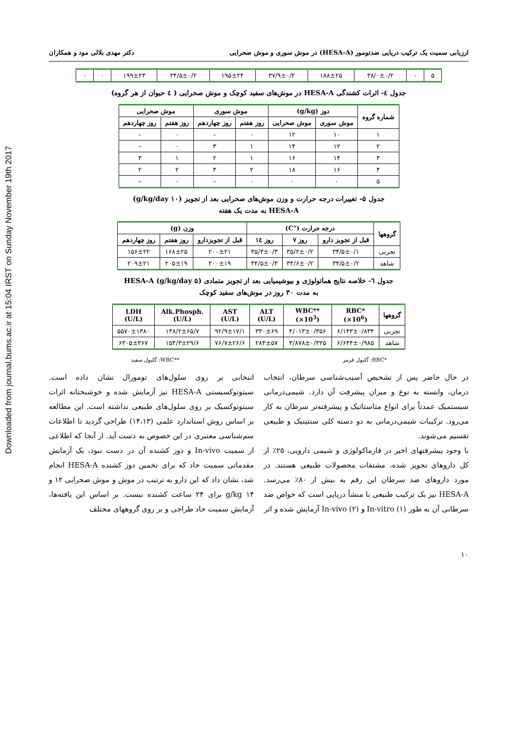Downloaded from journal.bums.ac.ir at 15:04 IRST on Sunday November 19th 2017
ارزیابی سمیت یک ترکیب دریایی ضدتومور (HESA-A) در موش سوری و موش صحرایی دکتر مهدی بلالی مود و همکاران
| ۵ | ۰ | ۳۸/۰±۰/۲ | ۱۸۸±۲۵ | ۳۷/۹±۰/۲ | ۱۹۵±۲۴ | ۳۴/۵±۰/۲ | ۱۹۹±۲۳ | ۰ | ۰ |
جدول ٤- اثرات کشندگی HESA-A در موش‌های سفید کوچک و موش صحرایی ( ٤ حیوان از هر گروه)
| شماره گروه | دوز (g/kg) | | موش سوری | | موش صحرایی | |
| --- | --- | --- | --- | --- | --- | --- |
| | موش سوری | موش صحرایی | روز هفتم | روز چهاردهم | روز هفتم | روز چهاردهم |
| ۱ | ۱۰ | ۱۲ | ۰ | – | ۰ | – |
| ۲ | ۱۲ | ۱۴ | ۱ | ۳ | ۰ | – |
| ۳ | ۱۴ | ۱۶ | ۱ | ۲ | ۱ | ۳ |
| ۴ | ۱۶ | ۱۸ | ۲ | ۳ | ۲ | ۲ |
| ۵ | ۰ | ۰ | ۰ | – | ۰ | – |
جدول ۵- تغییرات درجه حرارت و وزن موش‌های صحرایی بعد از تجویز (۱۰ g/kg/day)
HESA-A به مدت یک هفته
| گروهها | درجه حرارت (°C) | | | وزن (g) | | |
| --- | --- | --- | --- | --- | --- | --- |
| | قبل از تجویز دارو | روز ۷ | روز ١٤ | قبل از تجویزدارو | روز هفتم | روز چهاردهم |
| تجربی | ۳۴/۵±۰/۱ | ۳۵/۲±۰/۲ | ۳۵/۳±۰/۳ | ۲۰۰±۲۱ | ۱۶۸±۲۵ | ۱۵۶±۲۲ |
| شاهد | ۳۴/۵±۰/۲ | ۳۴/۶±۰/۲ | ۳۴/۵±۰/۳ | ۲۰۰±۱۹ | ۲۰۵±۱۹ | ۲۰۹±۲۱ |
جدول ٦- خلاصه نتایج هماتولوژی و بیوشیمیایی بعد از تجویز متمادی (۵ g/kg/day) HESA-A
به مدت ۳۰ روز در موش‌های سفید کوچک
| گروهها | RBC* (×10<sup>6</sup>) | WBC** (×10<sup>3</sup>) | ALT (U/L) | AST (U/L) | Alk.Phosph. (U/L) | LDH (U/L) |
| --- | --- | --- | --- | --- | --- | --- |
| تجربی | ۶/۱۴۳±۰/۸۳۴ | ۴/۰۱۳±۰/۳۵۶ | ۳۳۰±۶۹ | ۹۲/۹±۱۷/۱ | ۱۳۸/۲±۶۵/۷ | ۵۵۷۰±۱۳۸۰ |
| شاهد | ۶/۶۴۴±۰/۹۸۵ | ۳/۸۷۸±۰/۳۲۵ | ۲۸۴±۵۷ | ۷۶/۷±۲۶/۶ | ۱۵۴/۳±۲۹/۶ | ۶۳۰۵±۳۶۷ |
*RBC: گلبول قرمز **WBC: گلبول سفید
در حال حاضر پس از تشخیص آسیب‌شناسی سرطان، انتخاب درمان، وابسته به نوع و میزان پیشرفت آن دارد. شیمی‌درمانی سیستمیک عمدتاً برای انواع متاستاتیک و پیشرفته‌تر سرطان به کار می‌رود. ترکیبات شیمی‌درمانی به دو دسته کلی سنتیتیک و طبیعی تقسیم می‌شوند.
با وجود پیشرفتهای اخیر در فارماکولوژی و شیمی دارویی، ۲۵٪ از کل داروهای تجویز شده، مشتقات محصولات طبیعی هستند. در مورد داروهای ضد سرطان این رقم به بیش از ۸۰٪ می‌رسد. HESA-A نیز یک ترکیب طبیعی با منشأ دریایی است که خواص ضد سرطانی آن به طور In-vitro (۱) و In-vivo (۲) آزمایش شده و اثر
انتخابی بر روی سلول‌های تومورال نشان داده است. سیتوتوکسیستی HESA-A نیز آزمایش شده و خوشبختانه اثرات سیتوتوکسیک بر روی سلول‌های طبیعی نداشته است. این مطالعه بر اساس روش استاندارد علمی (۱۴،۱۳) طراحی گردید تا اطلاعات سم‌شناسی معتبری در این خصوص به دست آید. از آنجا که اطلاعی از سمیت In-vivo و دوز کشنده آن در دست نبود، یک آزمایش مقدماتی سمیت حاد که برای تخمین دوز کشنده HESA-A انجام شد، نشان داد که این دارو به ترتیب در موش و موش صحرایی ۱۲ و ۱۴ g/kg برای ۲۴ ساعت کشنده نیست. بر اساس این یافته‌ها، آزمایش سمیت حاد طراحی و بر روی گروههای مختلف
۱۰